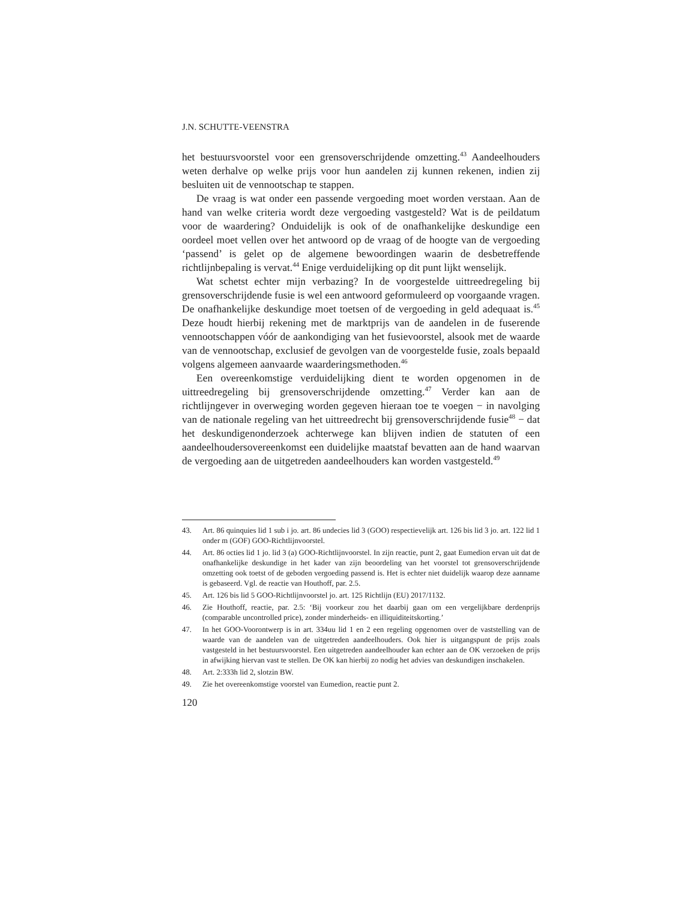J.N. SCHUTTE-VEENSTRA
het bestuursvoorstel voor een grensoverschrijdende omzetting.<sup>43</sup> Aandeelhouders weten derhalve op welke prijs voor hun aandelen zij kunnen rekenen, indien zij besluiten uit de vennootschap te stappen.
De vraag is wat onder een passende vergoeding moet worden verstaan. Aan de hand van welke criteria wordt deze vergoeding vastgesteld? Wat is de peildatum voor de waardering? Onduidelijk is ook of de onafhankelijke deskundige een oordeel moet vellen over het antwoord op de vraag of de hoogte van de vergoeding ‘passend’ is gelet op de algemene bewoordingen waarin de desbetreffende richtlijnbepaling is vervat.<sup>44</sup> Enige verduidelijking op dit punt lijkt wenselijk.
Wat schetst echter mijn verbazing? In de voorgestelde uittreedregeling bij grensoverschrijdende fusie is wel een antwoord geformuleerd op voorgaande vragen. De onafhankelijke deskundige moet toetsen of de vergoeding in geld adequaat is.<sup>45</sup> Deze houdt hierbij rekening met de marktprijs van de aandelen in de fuserende vennootschappen vóór de aankondiging van het fusievoorstel, alsook met de waarde van de vennootschap, exclusief de gevolgen van de voorgestelde fusie, zoals bepaald volgens algemeen aanvaarde waarderingsmethoden.<sup>46</sup>
Een overeenkomstige verduidelijking dient te worden opgenomen in de uittreedregeling bij grensoverschrijdende omzetting.<sup>47</sup> Verder kan aan de richtlijngever in overweging worden gegeven hieraan toe te voegen − in navolging van de nationale regeling van het uittreedrecht bij grensoverschrijdende fusie<sup>48</sup> − dat het deskundigenonderzoek achterwege kan blijven indien de statuten of een aandeelhoudersovereenkomst een duidelijke maatstaf bevatten aan de hand waarvan de vergoeding aan de uitgetreden aandeelhouders kan worden vastgesteld.<sup>49</sup>
43. Art. 86 quinquies lid 1 sub i jo. art. 86 undecies lid 3 (GOO) respectievelijk art. 126 bis lid 3 jo. art. 122 lid 1 onder m (GOF) GOO-Richtlijnvoorstel.
44. Art. 86 octies lid 1 jo. lid 3 (a) GOO-Richtlijnvoorstel. In zijn reactie, punt 2, gaat Eumedion ervan uit dat de onafhankelijke deskundige in het kader van zijn beoordeling van het voorstel tot grensoverschrijdende omzetting ook toetst of de geboden vergoeding passend is. Het is echter niet duidelijk waarop deze aanname is gebaseerd. Vgl. de reactie van Houthoff, par. 2.5.
45. Art. 126 bis lid 5 GOO-Richtlijnvoorstel jo. art. 125 Richtlijn (EU) 2017/1132.
46. Zie Houthoff, reactie, par. 2.5: ‘Bij voorkeur zou het daarbij gaan om een vergelijkbare derdenprijs (comparable uncontrolled price), zonder minderheids- en illiquiditeitskorting.’
47. In het GOO-Voorontwerp is in art. 334uu lid 1 en 2 een regeling opgenomen over de vaststelling van de waarde van de aandelen van de uitgetreden aandeelhouders. Ook hier is uitgangspunt de prijs zoals vastgesteld in het bestuursvoorstel. Een uitgetreden aandeelhouder kan echter aan de OK verzoeken de prijs in afwijking hiervan vast te stellen. De OK kan hierbij zo nodig het advies van deskundigen inschakelen.
48. Art. 2:333h lid 2, slotzin BW.
49. Zie het overeenkomstige voorstel van Eumedion, reactie punt 2.
120